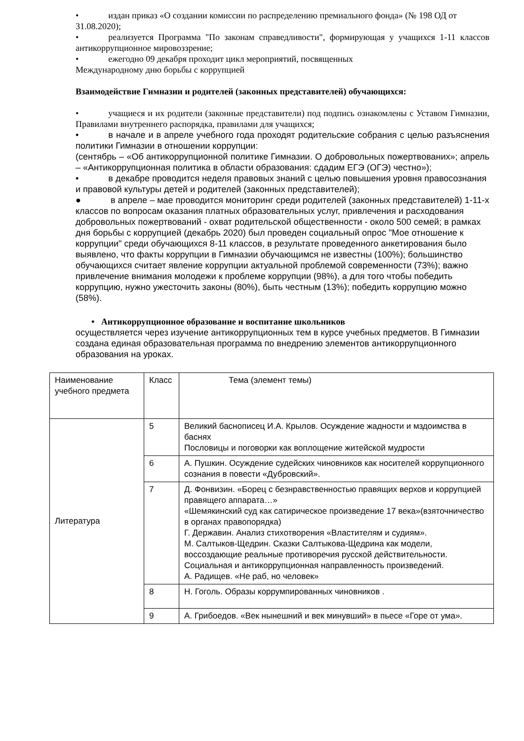• издан приказ «О создании комиссии по распределению премиального фонда» (№ 198 ОД от 31.08.2020);
• реализуется Программа "По законам справедливости", формирующая у учащихся 1-11 классов антикоррупционное мировоззрение;
• ежегодно 09 декабря проходит цикл мероприятий, посвященных
Международному дню борьбы с коррупцией
Взаимодействие Гимназии и родителей (законных представителей) обучающихся:
• учащиеся и их родители (законные представители) под подпись ознакомлены с Уставом Гимназии, Правилами внутреннего распорядка, правилами для учащихся;
• в начале и в апреле учебного года проходят родительские собрания с целью разъяснения политики Гимназии в отношении коррупции:
(сентябрь – «Об антикоррупционной политике Гимназии. О добровольных пожертвованих»; апрель – «Антикоррупционная политика в области образования: сдадим ЕГЭ (ОГЭ) честно»);
• в декабре проводится неделя правовых знаний с целью повышения уровня правосознания и правовой культуры детей и родителей (законных представителей);
● в апреле – мае проводится мониторинг среди родителей (законных представителей) 1-11-х классов по вопросам оказания платных образовательных услуг, привлечения и расходования добровольных пожертвований - охват родительской общественности - около 500 семей; в рамках дня борьбы с коррупцией (декабрь 2020) был проведен социальный опрос "Мое отношение к коррупции" среди обучающихся 8-11 классов, в результате проведенного анкетирования было выявлено, что факты коррупции в Гимназии обучающимся не известны (100%); большинство обучающихся считает явление коррупции актуальной проблемой современности (73%); важно привлечение внимания молодежи к проблеме коррупции (98%), а для того чтобы победить коррупцию, нужно ужесточить законы (80%), быть честным (13%); победить коррупцию можно (58%).
• Антикоррупционное образование и воспитание школьников
осуществляется через изучение антикоррупционных тем в курсе учебных предметов. В Гимназии создана единая образовательная программа по внедрению элементов антикоррупционного образования на уроках.
| Наименование учебного предмета | Класс | Тема (элемент темы) |
| Литература | 5 | Великий баснописец И.А. Крылов. Осуждение жадности и мздоимства в баснях Пословицы и поговорки как воплощение житейской мудрости |
| | 6 | А. Пушкин. Осуждение судейских чиновников как носителей коррупционного сознания в повести «Дубровский». |
| | 7 | Д. Фонвизин. «Борец с безнравственностью правящих верхов и коррупцией правящего аппарата…» «Шемякинский суд как сатирическое произведение 17 века»(взяточничество в органах правопорядка) Г. Державин. Анализ стихотворения «Властителям и судиям». М. Салтыков-Щедрин. Сказки Салтыкова-Щедрина как модели, воссоздающие реальные противоречия русской действительности. Социальная и антикоррупционная направленность произведений. А. Радищев. «Не раб, но человек» |
| | 8 | Н. Гоголь. Образы коррумпированных чиновников . |
| | 9 | А. Грибоедов. «Век нынешний и век минувший» в пьесе «Горе от ума». |